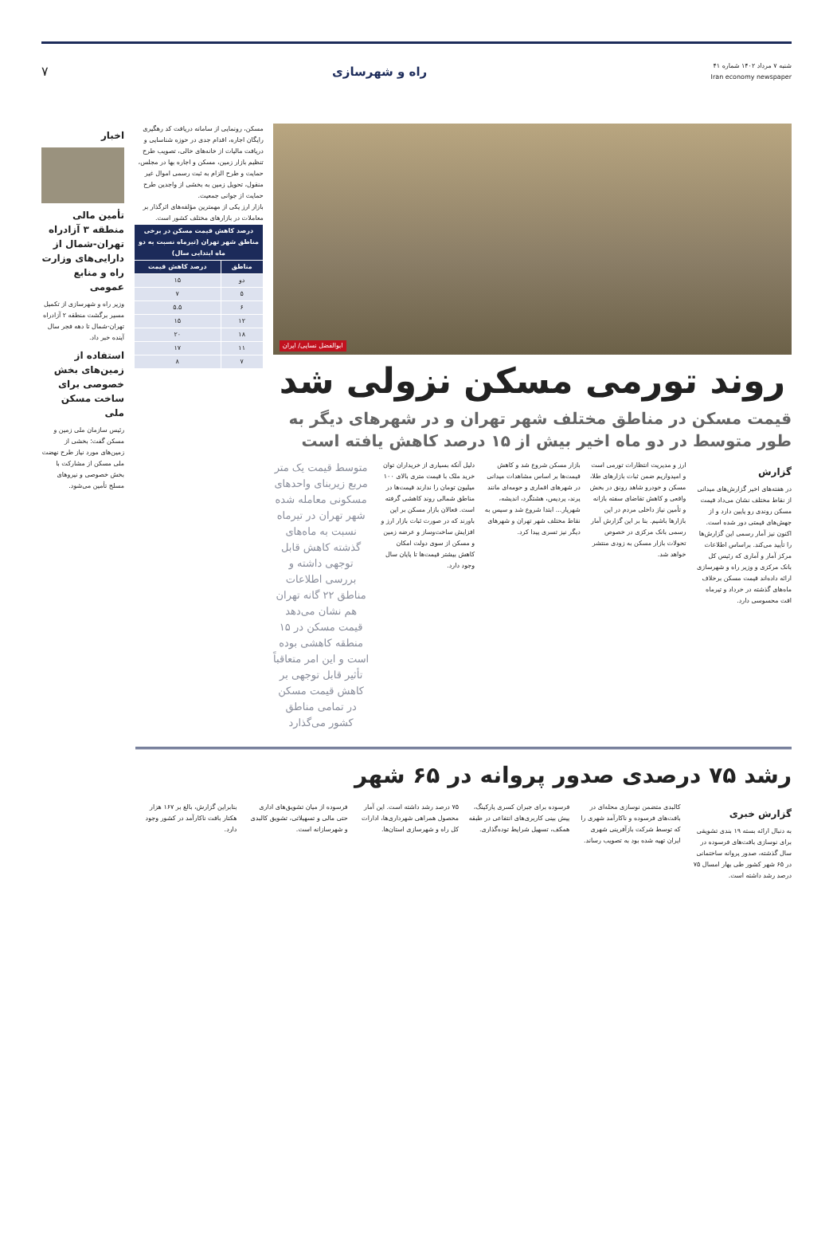شنبه ۷ مرداد ۱۴۰۲ شماره ۴۱
Iran economy newspaper
راه و شهرسازی ۷
ابوالفضل نسایی/ ایران
روند تورمی مسکن نزولی شد
قیمت مسکن در مناطق مختلف شهر تهران و در شهرهای دیگر به طور متوسط در دو ماه اخیر بیش از ۱۵ درصد کاهش یافته است
گزارش
در هفته‌های اخیر گزارش‌های میدانی از نقاط مختلف نشان می‌داد قیمت مسکن روندی رو پایین دارد و از جهش‌های قیمتی دور شده است. اکنون نیز آمار رسمی این گزارش‌ها را تأیید می‌کند. براساس اطلاعات مرکز آمار و آماری که رئیس کل بانک مرکزی و وزیر راه و شهرسازی ارائه داده‌اند قیمت مسکن برخلاف ماه‌های گذشته در خرداد و تیرماه افت محسوسی دارد.
ارز و مدیریت انتظارات تورمی است و امیدواریم ضمن ثبات بازارهای طلا، مسکن و خودرو شاهد رونق در بخش واقعی و کاهش تقاضای سفته بازانه و تأمین نیاز داخلی مردم در این بازارها باشیم. بنا بر این گزارش آمار رسمی بانک مرکزی در خصوص تحولات بازار مسکن به زودی منتشر خواهد شد.
بازار مسکن شروع شد و کاهش قیمت‌ها بر اساس مشاهدات میدانی در شهرهای اقماری و حومه‌ای مانند پرند، پردیس، هشتگرد، اندیشه، شهریار... ابتدا شروع شد و سپس به نقاط مختلف شهر تهران و شهرهای دیگر نیز تسری پیدا کرد.
دلیل آنکه بسیاری از خریداران توان خرید ملک با قیمت متری بالای ۱۰۰ میلیون تومان را ندارند قیمت‌ها در مناطق شمالی روند کاهشی گرفته است. فعالان بازار مسکن بر این باورند که در صورت ثبات بازار ارز و افزایش ساخت‌وساز و عرضه زمین و مسکن از سوی دولت امکان کاهش بیشتر قیمت‌ها تا پایان سال وجود دارد.
متوسط قیمت یک متر مربع زیربنای واحدهای مسکونی معامله شده شهر تهران در تیرماه نسبت به ماه‌های گذشته کاهش قابل توجهی داشته و بررسی اطلاعات مناطق ۲۲ گانه تهران هم نشان می‌دهد قیمت مسکن در ۱۵ منطقه کاهشی بوده است و این امر متعاقباً تأثیر قابل توجهی بر کاهش قیمت مسکن در تمامی مناطق کشور می‌گذارد
مسکن، رونمایی از سامانه دریافت کد رهگیری رایگان اجاره، اقدام جدی در حوزه شناسایی و دریافت مالیات از خانه‌های خالی، تصویب طرح تنظیم بازار زمین، مسکن و اجاره بها در مجلس، حمایت و طرح الزام به ثبت رسمی اموال غیر منقول، تحویل زمین به بخشی از واجدین طرح حمایت از جوانی جمعیت.
بازار ارز یکی از مهمترین مؤلفه‌های اثرگذار بر معاملات در بازارهای مختلف کشور است.
| درصد کاهش قیمت مسکن در برخی مناطق شهر تهران (تیرماه نسبت به دو ماه ابتدایی سال) | |
| --- | --- |
| مناطق | درصد کاهش قیمت |
| دو | ۱۵ |
| ۵ | ۷ |
| ۶ | ۵.۵ |
| ۱۲ | ۱۵ |
| ۱۸ | ۲۰ |
| ۱۱ | ۱۷ |
| ۷ | ۸ |
اخبار
تأمین مالی منطقه ۳ آزادراه تهران-شمال از دارایی‌های وزارت راه و منابع عمومی
وزیر راه و شهرسازی از تکمیل مسیر برگشت منطقه ۲ آزادراه تهران-شمال تا دهه فجر سال آینده خبر داد.
استفاده از زمین‌های بخش خصوصی برای ساخت مسکن ملی
رئیس سازمان ملی زمین و مسکن گفت؛ بخشی از زمین‌های مورد نیاز طرح نهضت ملی مسکن از مشارکت با بخش خصوصی و نیروهای مسلح تأمین می‌شود.
رشد ۷۵ درصدی صدور پروانه در ۶۵ شهر
گزارش خبری
به دنبال ارائه بسته ۱۹ بندی تشویقی برای نوسازی بافت‌های فرسوده در سال گذشته، صدور پروانه ساختمانی در ۶۵ شهر کشور طی بهار امسال ۷۵ درصد رشد داشته است.
کالبدی متضمن نوسازی محله‌ای در بافت‌های فرسوده و ناکارآمد شهری را که توسط شرکت بازآفرینی شهری ایران تهیه شده بود به تصویب رساند.
فرسوده برای جبران کسری پارکینگ، پیش بینی کاربری‌های انتفاعی در طبقه همکف، تسهیل شرایط تودەگذاری.
۷۵ درصد رشد داشته است. این آمار محصول همراهی شهرداری‌ها، ادارات کل راه و شهرسازی استان‌ها.
فرسوده از میان تشویق‌های اداری حتی مالی و تسهیلاتی، تشویق کالبدی و شهرسازانه است.
بنابراین گزارش، بالغ بر ۱۶۷ هزار هکتار بافت ناکارآمد در کشور وجود دارد.